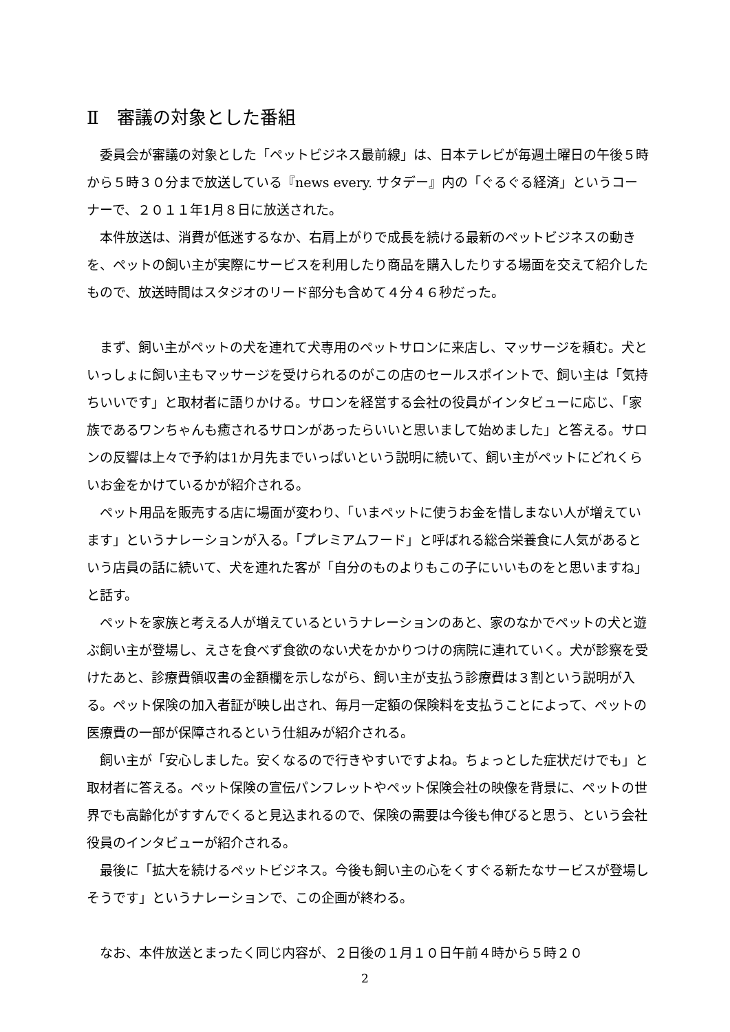Ⅱ　審議の対象とした番組
委員会が審議の対象とした「ペットビジネス最前線」は、日本テレビが毎週土曜日の午後５時から５時３０分まで放送している『news every. サタデー』内の「ぐるぐる経済」というコーナーで、２０１１年1月８日に放送された。
本件放送は、消費が低迷するなか、右肩上がりで成長を続ける最新のペットビジネスの動きを、ペットの飼い主が実際にサービスを利用したり商品を購入したりする場面を交えて紹介したもので、放送時間はスタジオのリード部分も含めて４分４６秒だった。
まず、飼い主がペットの犬を連れて犬専用のペットサロンに来店し、マッサージを頼む。犬といっしょに飼い主もマッサージを受けられるのがこの店のセールスポイントで、飼い主は「気持ちいいです」と取材者に語りかける。サロンを経営する会社の役員がインタビューに応じ、「家族であるワンちゃんも癒されるサロンがあったらいいと思いまして始めました」と答える。サロンの反響は上々で予約は1か月先までいっぱいという説明に続いて、飼い主がペットにどれくらいお金をかけているかが紹介される。
ペット用品を販売する店に場面が変わり、「いまペットに使うお金を惜しまない人が増えています」というナレーションが入る。「プレミアムフード」と呼ばれる総合栄養食に人気があるという店員の話に続いて、犬を連れた客が「自分のものよりもこの子にいいものをと思いますね」と話す。
ペットを家族と考える人が増えているというナレーションのあと、家のなかでペットの犬と遊ぶ飼い主が登場し、えさを食べず食欲のない犬をかかりつけの病院に連れていく。犬が診察を受けたあと、診療費領収書の金額欄を示しながら、飼い主が支払う診療費は３割という説明が入る。ペット保険の加入者証が映し出され、毎月一定額の保険料を支払うことによって、ペットの医療費の一部が保障されるという仕組みが紹介される。
飼い主が「安心しました。安くなるので行きやすいですよね。ちょっとした症状だけでも」と取材者に答える。ペット保険の宣伝パンフレットやペット保険会社の映像を背景に、ペットの世界でも高齢化がすすんでくると見込まれるので、保険の需要は今後も伸びると思う、という会社役員のインタビューが紹介される。
最後に「拡大を続けるペットビジネス。今後も飼い主の心をくすぐる新たなサービスが登場しそうです」というナレーションで、この企画が終わる。
なお、本件放送とまったく同じ内容が、２日後の１月１０日午前４時から５時２０
2